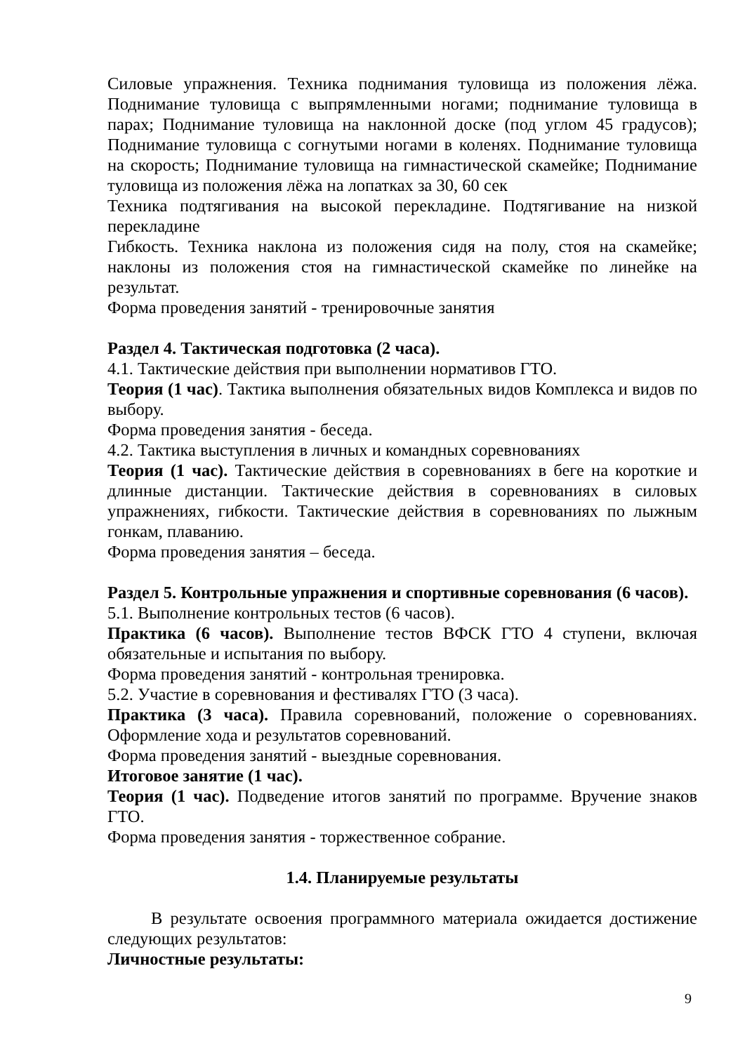Силовые упражнения. Техника поднимания туловища из положения лёжа. Поднимание туловища с выпрямленными ногами; поднимание туловища в парах; Поднимание туловища на наклонной доске (под углом 45 градусов); Поднимание туловища с согнутыми ногами в коленях. Поднимание туловища на скорость; Поднимание туловища на гимнастической скамейке; Поднимание туловища из положения лёжа на лопатках за 30, 60 сек
Техника подтягивания на высокой перекладине. Подтягивание на низкой перекладине
Гибкость. Техника наклона из положения сидя на полу, стоя на скамейке; наклоны из положения стоя на гимнастической скамейке по линейке на результат.
Форма проведения занятий - тренировочные занятия
Раздел 4. Тактическая подготовка (2 часа).
4.1. Тактические действия при выполнении нормативов ГТО.
Теория (1 час). Тактика выполнения обязательных видов Комплекса и видов по выбору.
Форма проведения занятия - беседа.
4.2. Тактика выступления в личных и командных соревнованиях
Теория (1 час). Тактические действия в соревнованиях в беге на короткие и длинные дистанции. Тактические действия в соревнованиях в силовых упражнениях, гибкости. Тактические действия в соревнованиях по лыжным гонкам, плаванию.
Форма проведения занятия – беседа.
Раздел 5. Контрольные упражнения и спортивные соревнования (6 часов).
5.1. Выполнение контрольных тестов (6 часов).
Практика (6 часов). Выполнение тестов ВФСК ГТО 4 ступени, включая обязательные и испытания по выбору.
Форма проведения занятий - контрольная тренировка.
5.2. Участие в соревнования и фестивалях ГТО (3 часа).
Практика (3 часа). Правила соревнований, положение о соревнованиях. Оформление хода и результатов соревнований.
Форма проведения занятий - выездные соревнования.
Итоговое занятие (1 час).
Теория (1 час). Подведение итогов занятий по программе. Вручение знаков ГТО.
Форма проведения занятия - торжественное собрание.
1.4. Планируемые результаты
В результате освоения программного материала ожидается достижение следующих результатов:
Личностные результаты:
9